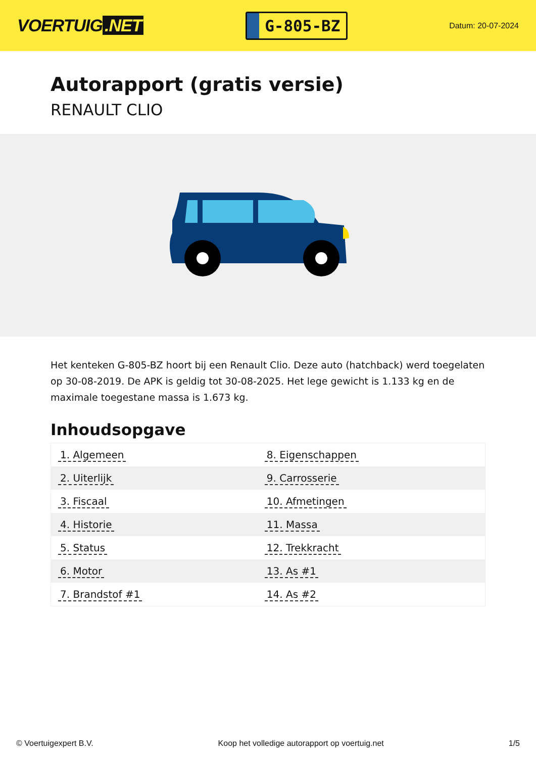VOERTUIG.NET
G-805-BZ
Datum: 20-07-2024
Autorapport (gratis versie)
RENAULT CLIO
Het kenteken G-805-BZ hoort bij een Renault Clio. Deze auto (hatchback) werd toegelaten op 30-08-2019. De APK is geldig tot 30-08-2025. Het lege gewicht is 1.133 kg en de maximale toegestane massa is 1.673 kg.
Inhoudsopgave
| 1. Algemeen | 8. Eigenschappen |
| 2. Uiterlijk | 9. Carrosserie |
| 3. Fiscaal | 10. Afmetingen |
| 4. Historie | 11. Massa |
| 5. Status | 12. Trekkracht |
| 6. Motor | 13. As #1 |
| 7. Brandstof #1 | 14. As #2 |
© Voertuigexpert B.V. Koop het volledige autorapport op voertuig.net 1/5